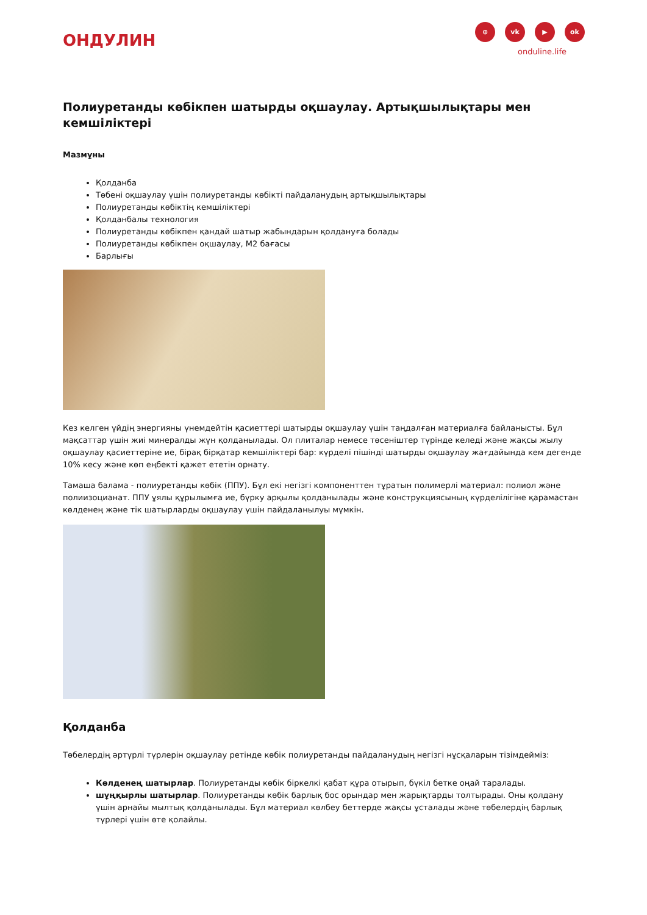ОНДУЛИН
⊕ vk ▶ ok
onduline.life
Полиуретанды көбікпен шатырды оқшаулау. Артықшылықтары мен кемшіліктері
Мазмұны
Қолданба
Төбені оқшаулау үшін полиуретанды көбікті пайдаланудың артықшылықтары
Полиуретанды көбіктің кемшіліктері
Қолданбалы технология
Полиуретанды көбікпен қандай шатыр жабындарын қолдануға болады
Полиуретанды көбікпен оқшаулау, М2 бағасы
Барлығы
Кез келген үйдің энергияны үнемдейтін қасиеттері шатырды оқшаулау үшін таңдалған материалға байланысты. Бұл мақсаттар үшін жиі минералды жүн қолданылады. Ол плиталар немесе төсеніштер түрінде келеді және жақсы жылу оқшаулау қасиеттеріне ие, бірақ бірқатар кемшіліктері бар: күрделі пішінді шатырды оқшаулау жағдайында кем дегенде 10% кесу және көп еңбекті қажет ететін орнату.
Тамаша балама - полиуретанды көбік (ППУ). Бұл екі негізгі компоненттен тұратын полимерлі материал: полиол және полиизоцианат. ППУ ұялы құрылымға ие, бүрку арқылы қолданылады және конструкциясының күрделілігіне қарамастан көлденең және тік шатырларды оқшаулау үшін пайдаланылуы мүмкін.
Қолданба
Төбелердің әртүрлі түрлерін оқшаулау ретінде көбік полиуретанды пайдаланудың негізгі нұсқаларын тізімдейміз:
Көлденең шатырлар. Полиуретанды көбік біркелкі қабат құра отырып, бүкіл бетке оңай таралады.
шұңқырлы шатырлар. Полиуретанды көбік барлық бос орындар мен жарықтарды толтырады. Оны қолдану үшін арнайы мылтық қолданылады. Бұл материал көлбеу беттерде жақсы ұсталады және төбелердің барлық түрлері үшін өте қолайлы.